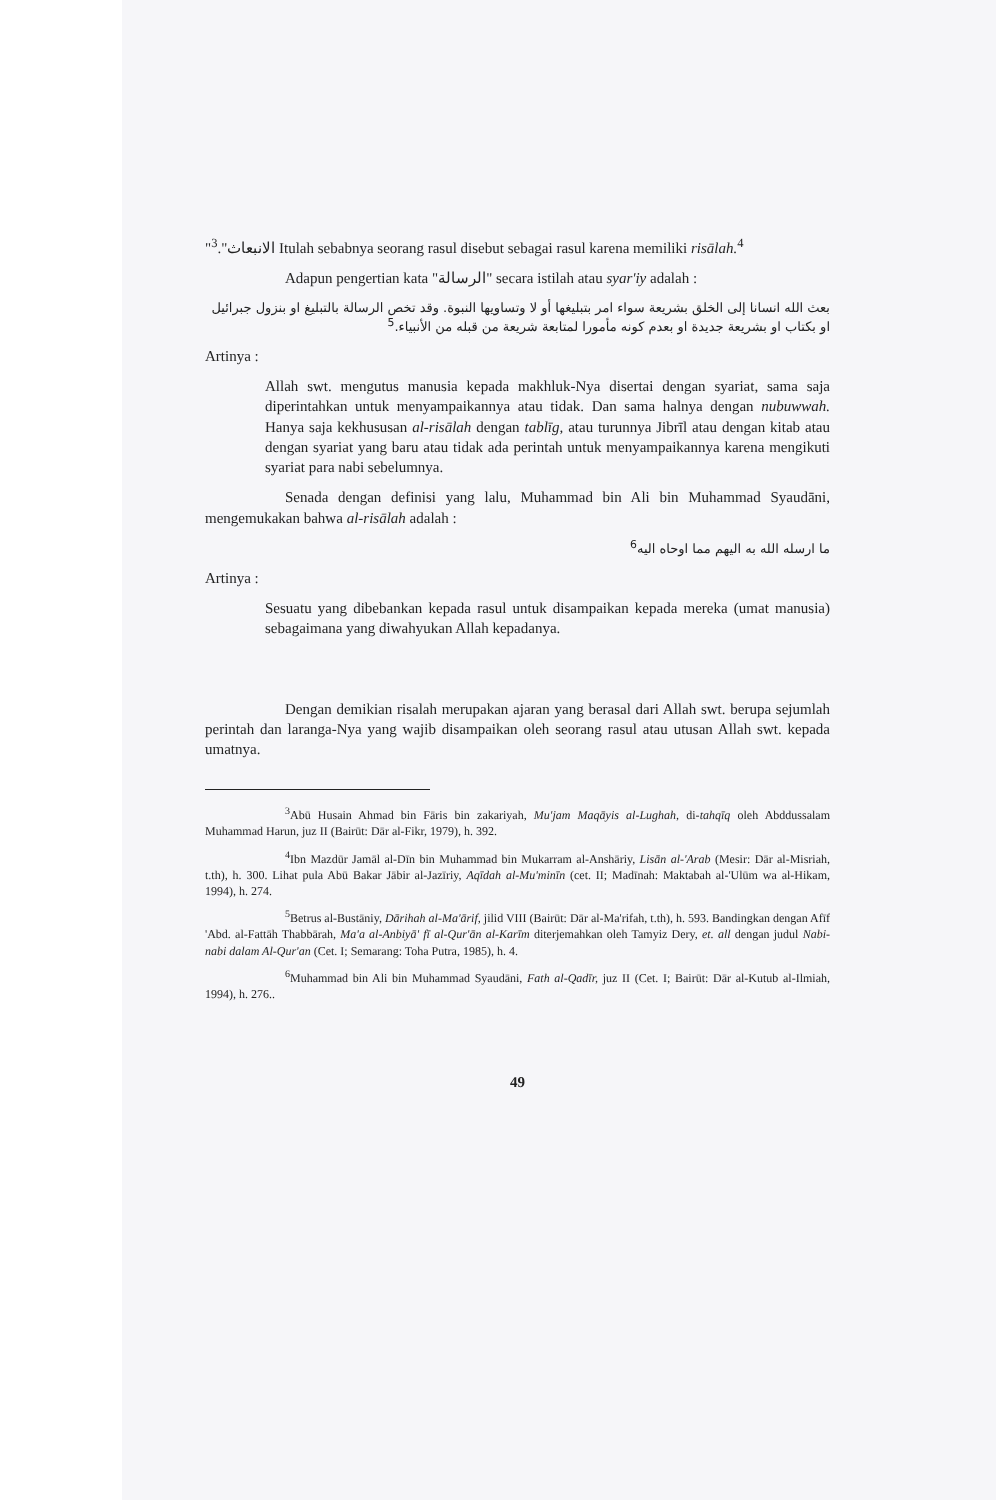"الانبعاث".<sup>3</sup> Itulah sebabnya seorang rasul disebut sebagai rasul karena memiliki risālah.<sup>4</sup>
Adapun pengertian kata "الرسالة" secara istilah atau syar'iy adalah :
بعث الله انسانا إلى الخلق بشريعة سواء امر بتبليغها أو لا وتساويها النبوة. وقد تخص الرسالة بالتبليغ او بنزول جبرائيل او بكتاب او بشريعة جديدة او بعدم كونه مأمورا لمتابعة شريعة من قبله من الأنبياء.<sup>5</sup>
Artinya :
Allah swt. mengutus manusia kepada makhluk-Nya disertai dengan syariat, sama saja diperintahkan untuk menyampaikannya atau tidak. Dan sama halnya dengan nubuwwah. Hanya saja kekhususan al-risālah dengan tablīg, atau turunnya Jibrīl atau dengan kitab atau dengan syariat yang baru atau tidak ada perintah untuk menyampaikannya karena mengikuti syariat para nabi sebelumnya.
Senada dengan definisi yang lalu, Muhammad bin Ali bin Muhammad Syaudāni, mengemukakan bahwa al-risālah adalah :
ما ارسله الله به اليهم مما اوحاه اليه<sup>6</sup>
Artinya :
Sesuatu yang dibebankan kepada rasul untuk disampaikan kepada mereka (umat manusia) sebagaimana yang diwahyukan Allah kepadanya.
Dengan demikian risalah merupakan ajaran yang berasal dari Allah swt. berupa sejumlah perintah dan laranga-Nya yang wajib disampaikan oleh seorang rasul atau utusan Allah swt. kepada umatnya.
<sup>3</sup> Abū Husain Ahmad bin Fāris bin zakariyah, Mu'jam Maqāyis al-Lughah, di-tahqīq oleh Abddussalam Muhammad Harun, juz II (Bairūt: Dār al-Fikr, 1979), h. 392.
<sup>4</sup> Ibn Mazdūr Jamāl al-Dīn bin Muhammad bin Mukarram al-Anshāriy, Lisān al-'Arab (Mesir: Dār al-Misriah, t.th), h. 300. Lihat pula Abū Bakar Jābir al-Jazīriy, Aqīdah al-Mu'minīn (cet. II; Madīnah: Maktabah al-'Ulūm wa al-Hikam, 1994), h. 274.
<sup>5</sup> Betrus al-Bustāniy, Dārihah al-Ma'ārif, jilid VIII (Bairūt: Dār al-Ma'rifah, t.th), h. 593. Bandingkan dengan Afīf 'Abd. al-Fattāh Thabbārah, Ma'a al-Anbiyā' fī al-Qur'ān al-Karīm diterjemahkan oleh Tamyiz Dery, et. all dengan judul Nabi-nabi dalam Al-Qur'an (Cet. I; Semarang: Toha Putra, 1985), h. 4.
<sup>6</sup> Muhammad bin Ali bin Muhammad Syaudāni, Fath al-Qadīr, juz II (Cet. I; Bairūt: Dār al-Kutub al-Ilmiah, 1994), h. 276..
49